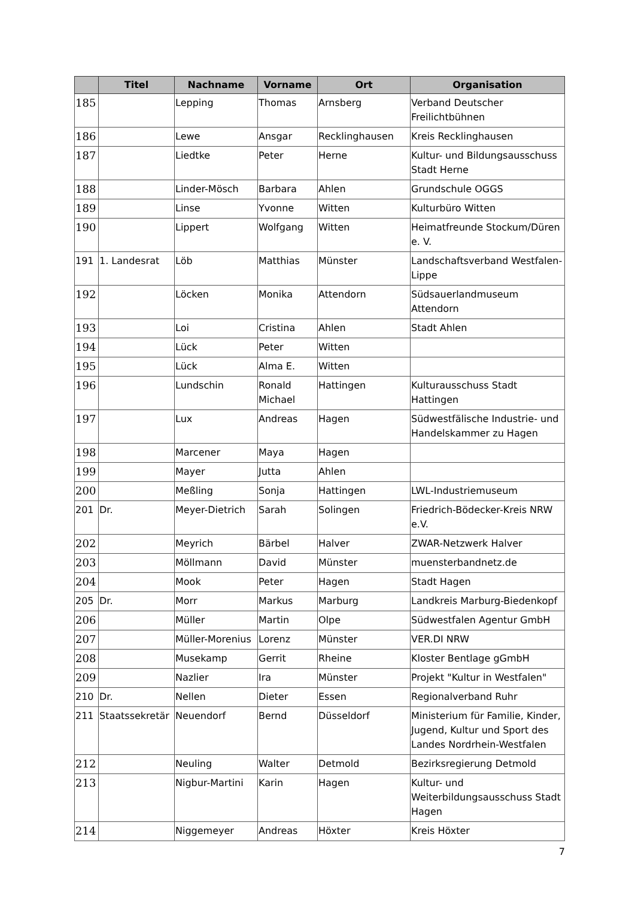| | Titel | Nachname | Vorname | Ort | Organisation |
| --- | --- | --- | --- | --- | --- |
| 185 | | Lepping | Thomas | Arnsberg | Verband Deutscher Freilichtbühnen |
| 186 | | Lewe | Ansgar | Recklinghausen | Kreis Recklinghausen |
| 187 | | Liedtke | Peter | Herne | Kultur- und Bildungsausschuss Stadt Herne |
| 188 | | Linder-Mösch | Barbara | Ahlen | Grundschule OGGS |
| 189 | | Linse | Yvonne | Witten | Kulturbüro Witten |
| 190 | | Lippert | Wolfgang | Witten | Heimatfreunde Stockum/Düren e. V. |
| 191 | 1. Landesrat | Löb | Matthias | Münster | Landschaftsverband Westfalen-Lippe |
| 192 | | Löcken | Monika | Attendorn | Südsauerlandmuseum Attendorn |
| 193 | | Loi | Cristina | Ahlen | Stadt Ahlen |
| 194 | | Lück | Peter | Witten | |
| 195 | | Lück | Alma E. | Witten | |
| 196 | | Lundschin | Ronald Michael | Hattingen | Kulturausschuss Stadt Hattingen |
| 197 | | Lux | Andreas | Hagen | Südwestfälische Industrie- und Handelskammer zu Hagen |
| 198 | | Marcener | Maya | Hagen | |
| 199 | | Mayer | Jutta | Ahlen | |
| 200 | | Meßling | Sonja | Hattingen | LWL-Industriemuseum |
| 201 | Dr. | Meyer-Dietrich | Sarah | Solingen | Friedrich-Bödecker-Kreis NRW e.V. |
| 202 | | Meyrich | Bärbel | Halver | ZWAR-Netzwerk Halver |
| 203 | | Möllmann | David | Münster | muensterbandnetz.de |
| 204 | | Mook | Peter | Hagen | Stadt Hagen |
| 205 | Dr. | Morr | Markus | Marburg | Landkreis Marburg-Biedenkopf |
| 206 | | Müller | Martin | Olpe | Südwestfalen Agentur GmbH |
| 207 | | Müller-Morenius | Lorenz | Münster | VER.DI NRW |
| 208 | | Musekamp | Gerrit | Rheine | Kloster Bentlage gGmbH |
| 209 | | Nazlier | Ira | Münster | Projekt "Kultur in Westfalen" |
| 210 | Dr. | Nellen | Dieter | Essen | Regionalverband Ruhr |
| 211 | Staatssekretär | Neuendorf | Bernd | Düsseldorf | Ministerium für Familie, Kinder, Jugend, Kultur und Sport des Landes Nordrhein-Westfalen |
| 212 | | Neuling | Walter | Detmold | Bezirksregierung Detmold |
| 213 | | Nigbur-Martini | Karin | Hagen | Kultur- und Weiterbildungsausschuss Stadt Hagen |
| 214 | | Niggemeyer | Andreas | Höxter | Kreis Höxter |
7